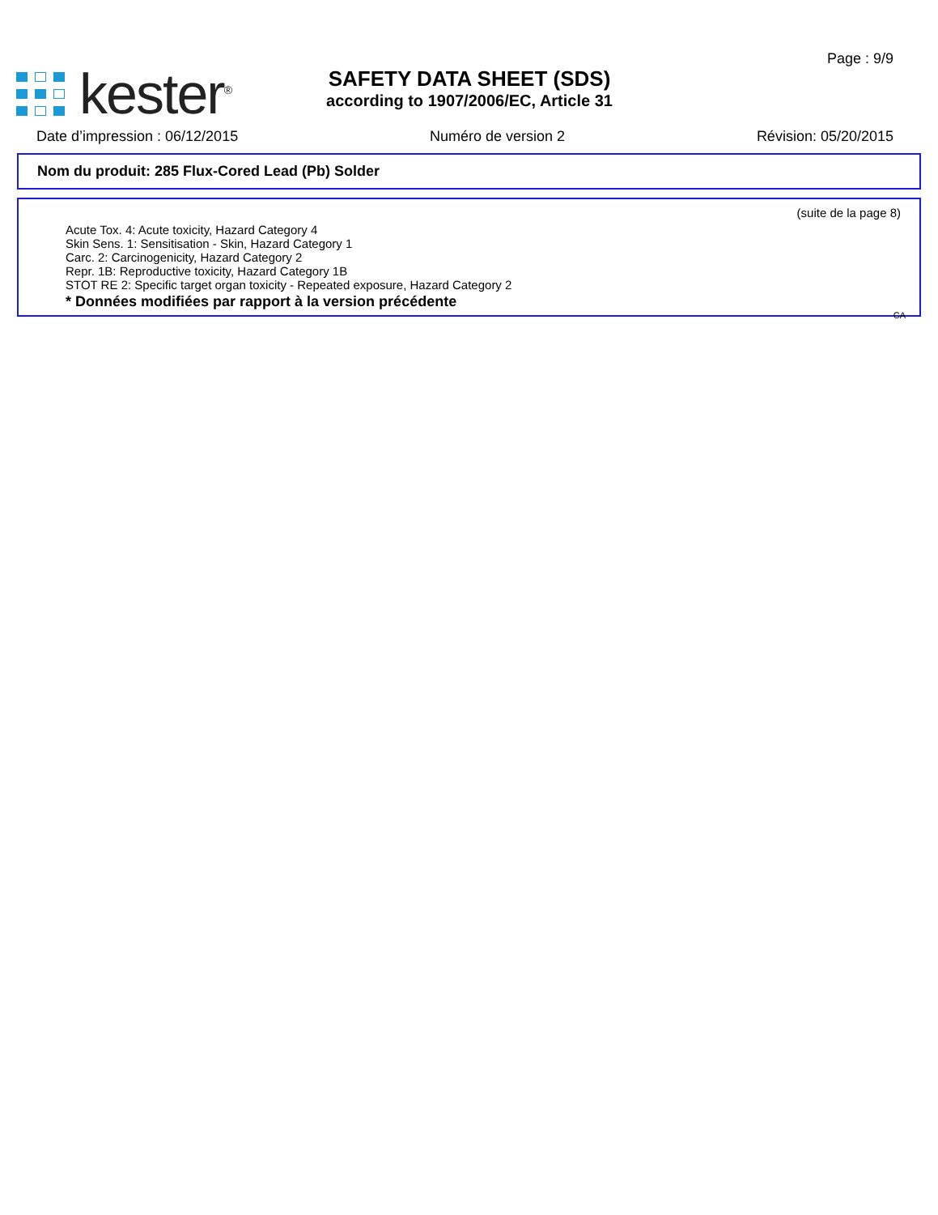kester<sup>®</sup>
SAFETY DATA SHEET (SDS)
according to 1907/2006/EC, Article 31
Page : 9/9
Date d’impression : 06/12/2015 Numéro de version 2 Révision: 05/20/2015
Nom du produit: 285 Flux-Cored Lead (Pb) Solder
(suite de la page 8)
Acute Tox. 4: Acute toxicity, Hazard Category 4
Skin Sens. 1: Sensitisation - Skin, Hazard Category 1
Carc. 2: Carcinogenicity, Hazard Category 2
Repr. 1B: Reproductive toxicity, Hazard Category 1B
STOT RE 2: Specific target organ toxicity - Repeated exposure, Hazard Category 2
* Données modifiées par rapport à la version précédente
CA